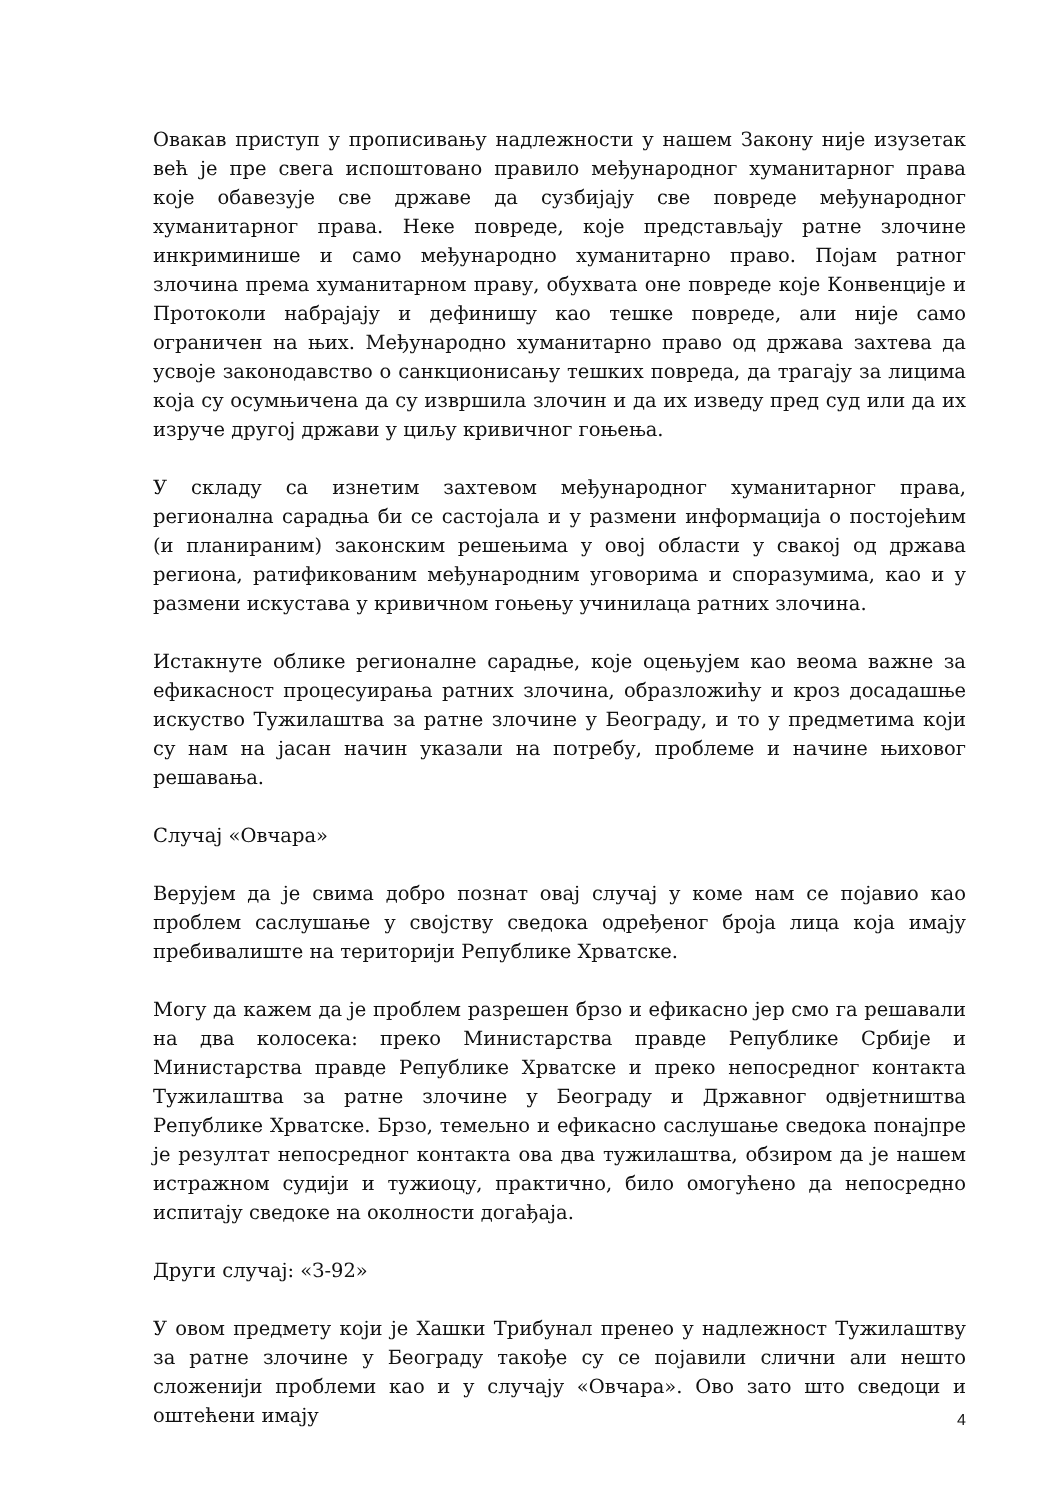Овакав приступ у прописивању надлежности у нашем Закону није изузетак већ је пре свега испоштовано правило међународног хуманитарног права које обавезује све државе да сузбијају све повреде међународног хуманитарног права. Неке повреде, које представљају ратне злочине инкриминише и само међународно хуманитарно право. Појам ратног злочина према хуманитарном праву, обухвата оне повреде које Конвенције и Протоколи набрајају и дефинишу као тешке повреде, али није само ограничен на њих. Међународно хуманитарно право од држава захтева да усвоје законодавство о санкционисању тешких повреда, да трагају за лицима која су осумњичена да су извршила злочин и да их изведу пред суд или да их изруче другој држави у циљу кривичног гоњења.
У складу са изнетим захтевом међународног хуманитарног права, регионална сарадња би се састојала и у размени информација о постојећим (и планираним) законским решењима у овој области у свакој од држава региона, ратификованим међународним уговорима и споразумима, као и у размени искустава у кривичном гоњењу учинилаца ратних злочина.
Истакнуте облике регионалне сарадње, које оцењујем као веома важне за ефикасност процесуирања ратних злочина, образложићу и кроз досадашње искуство Тужилаштва за ратне злочине у Београду, и то у предметима који су нам на јасан начин указали на потребу, проблеме и начине њиховог решавања.
Случај «Овчара»
Верујем да је свима добро познат овај случај у коме нам се појавио као проблем саслушање у својству сведока одређеног броја лица која имају пребивалиште на територији Републике Хрватске.
Могу да кажем да је проблем разрешен брзо и ефикасно јер смо га решавали на два колосека: преко Министарства правде Републике Србије и Министарства правде Републике Хрватске и преко непосредног контакта Тужилаштва за ратне злочине у Београду и Државног одвјетништва Републике Хрватске. Брзо, темељно и ефикасно саслушање сведока понајпре је резултат непосредног контакта ова два тужилаштва, обзиром да је нашем истражном судији и тужиоцу, практично, било омогућено да непосредно испитају сведоке на околности догађаја.
Други случај: «З-92»
У овом предмету који је Хашки Трибунал пренео у надлежност Тужилаштву за ратне злочине у Београду такође су се појавили слични али нешто сложенији проблеми као и у случају «Овчара». Ово зато што сведоци и оштећени имају
4